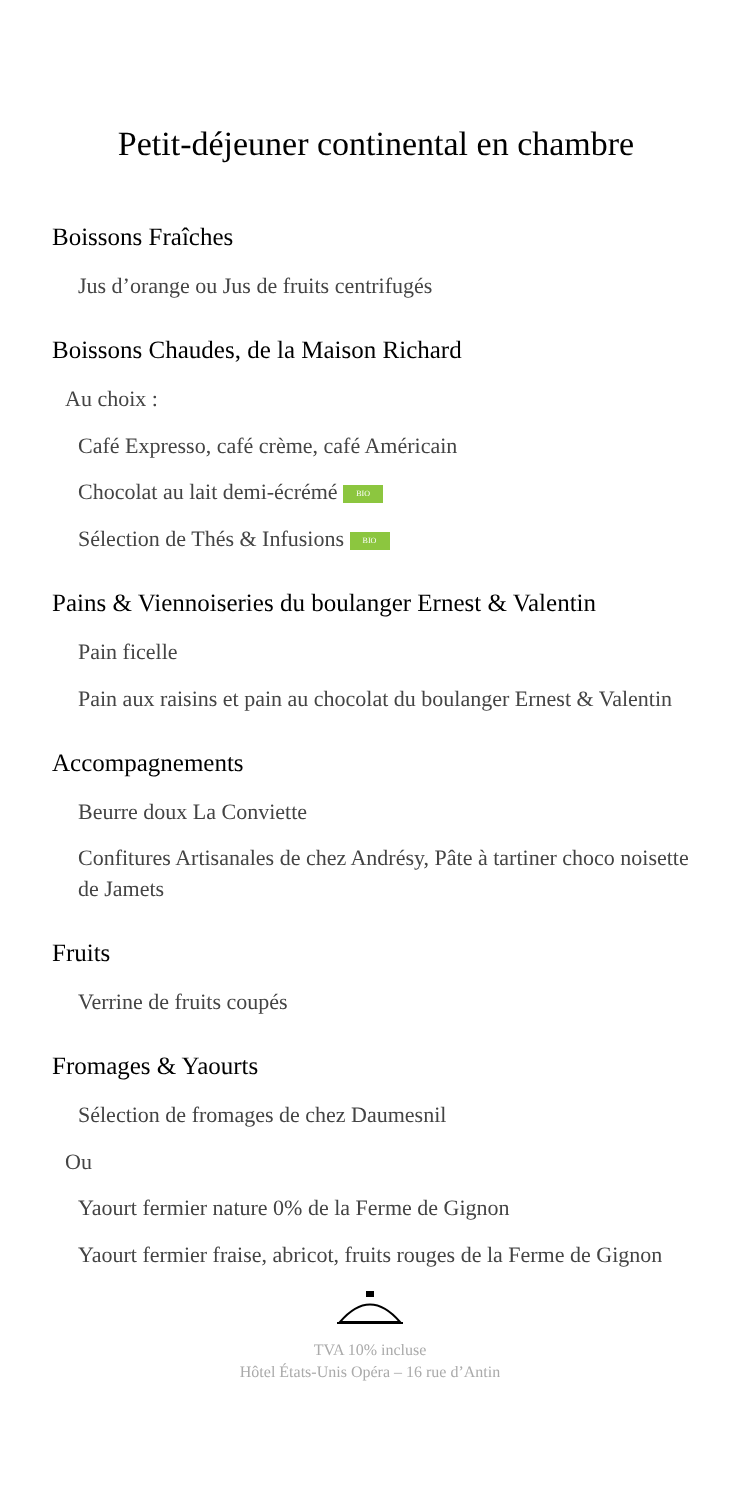Petit-déjeuner continental en chambre
Boissons Fraîches
Jus d’orange ou Jus de fruits centrifugés
Boissons Chaudes, de la Maison Richard
Au choix :
Café Expresso, café crème, café Américain
Chocolat au lait demi-écrémé BIO
Sélection de Thés & Infusions BIO
Pains & Viennoiseries du boulanger Ernest & Valentin
Pain ficelle
Pain aux raisins et pain au chocolat du boulanger Ernest & Valentin
Accompagnements
Beurre doux La Conviette
Confitures Artisanales de chez Andrésy, Pâte à tartiner choco noisette de Jamets
Fruits
Verrine de fruits coupés
Fromages & Yaourts
Sélection de fromages de chez Daumesnil
Ou
Yaourt fermier nature 0% de la Ferme de Gignon
Yaourt fermier fraise, abricot, fruits rouges de la Ferme de Gignon
TVA 10% incluse
Hôtel États-Unis Opéra – 16 rue d’Antin